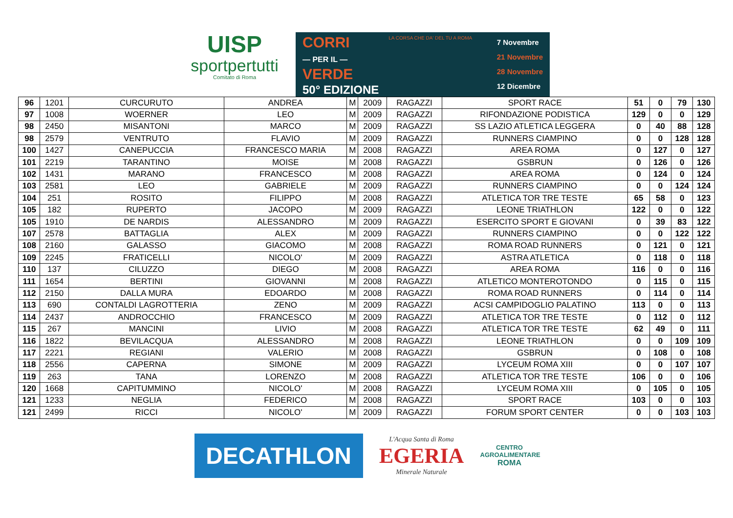UISP
sportpertutti
Comitato di Roma
CORRI
— PER IL —
VERDE
50° EDIZIONE
LA CORSA CHE DA' DEL TU A ROMA
7 Novembre
21 Novembre
28 Novembre
12 Dicembre
| 96 | 1201 | CURCURUTO | ANDREA | M | 2009 | RAGAZZI | SPORT RACE | 51 | 0 | 79 | 130 |
| 97 | 1008 | WOERNER | LEO | M | 2009 | RAGAZZI | RIFONDAZIONE PODISTICA | 129 | 0 | 0 | 129 |
| 98 | 2450 | MISANTONI | MARCO | M | 2009 | RAGAZZI | SS LAZIO ATLETICA LEGGERA | 0 | 40 | 88 | 128 |
| 98 | 2579 | VENTRUTO | FLAVIO | M | 2009 | RAGAZZI | RUNNERS CIAMPINO | 0 | 0 | 128 | 128 |
| 100 | 1427 | CANEPUCCIA | FRANCESCO MARIA | M | 2008 | RAGAZZI | AREA ROMA | 0 | 127 | 0 | 127 |
| 101 | 2219 | TARANTINO | MOISE | M | 2008 | RAGAZZI | GSBRUN | 0 | 126 | 0 | 126 |
| 102 | 1431 | MARANO | FRANCESCO | M | 2008 | RAGAZZI | AREA ROMA | 0 | 124 | 0 | 124 |
| 103 | 2581 | LEO | GABRIELE | M | 2009 | RAGAZZI | RUNNERS CIAMPINO | 0 | 0 | 124 | 124 |
| 104 | 251 | ROSITO | FILIPPO | M | 2008 | RAGAZZI | ATLETICA TOR TRE TESTE | 65 | 58 | 0 | 123 |
| 105 | 182 | RUPERTO | JACOPO | M | 2009 | RAGAZZI | LEONE TRIATHLON | 122 | 0 | 0 | 122 |
| 105 | 1910 | DE NARDIS | ALESSANDRO | M | 2009 | RAGAZZI | ESERCITO SPORT E GIOVANI | 0 | 39 | 83 | 122 |
| 107 | 2578 | BATTAGLIA | ALEX | M | 2009 | RAGAZZI | RUNNERS CIAMPINO | 0 | 0 | 122 | 122 |
| 108 | 2160 | GALASSO | GIACOMO | M | 2008 | RAGAZZI | ROMA ROAD RUNNERS | 0 | 121 | 0 | 121 |
| 109 | 2245 | FRATICELLI | NICOLO' | M | 2009 | RAGAZZI | ASTRA ATLETICA | 0 | 118 | 0 | 118 |
| 110 | 137 | CILUZZO | DIEGO | M | 2008 | RAGAZZI | AREA ROMA | 116 | 0 | 0 | 116 |
| 111 | 1654 | BERTINI | GIOVANNI | M | 2008 | RAGAZZI | ATLETICO MONTEROTONDO | 0 | 115 | 0 | 115 |
| 112 | 2150 | DALLA MURA | EDOARDO | M | 2008 | RAGAZZI | ROMA ROAD RUNNERS | 0 | 114 | 0 | 114 |
| 113 | 690 | CONTALDI LAGROTTERIA | ZENO | M | 2009 | RAGAZZI | ACSI CAMPIDOGLIO PALATINO | 113 | 0 | 0 | 113 |
| 114 | 2437 | ANDROCCHIO | FRANCESCO | M | 2009 | RAGAZZI | ATLETICA TOR TRE TESTE | 0 | 112 | 0 | 112 |
| 115 | 267 | MANCINI | LIVIO | M | 2008 | RAGAZZI | ATLETICA TOR TRE TESTE | 62 | 49 | 0 | 111 |
| 116 | 1822 | BEVILACQUA | ALESSANDRO | M | 2008 | RAGAZZI | LEONE TRIATHLON | 0 | 0 | 109 | 109 |
| 117 | 2221 | REGIANI | VALERIO | M | 2008 | RAGAZZI | GSBRUN | 0 | 108 | 0 | 108 |
| 118 | 2556 | CAPERNA | SIMONE | M | 2009 | RAGAZZI | LYCEUM ROMA XIII | 0 | 0 | 107 | 107 |
| 119 | 263 | TANA | LORENZO | M | 2008 | RAGAZZI | ATLETICA TOR TRE TESTE | 106 | 0 | 0 | 106 |
| 120 | 1668 | CAPITUMMINO | NICOLO' | M | 2008 | RAGAZZI | LYCEUM ROMA XIII | 0 | 105 | 0 | 105 |
| 121 | 1233 | NEGLIA | FEDERICO | M | 2008 | RAGAZZI | SPORT RACE | 103 | 0 | 0 | 103 |
| 121 | 2499 | RICCI | NICOLO' | M | 2009 | RAGAZZI | FORUM SPORT CENTER | 0 | 0 | 103 | 103 |
DECATHLON
L'Acqua Santa di Roma
EGERIA
Minerale Naturale
CENTRO
AGROALIMENTARE
ROMA